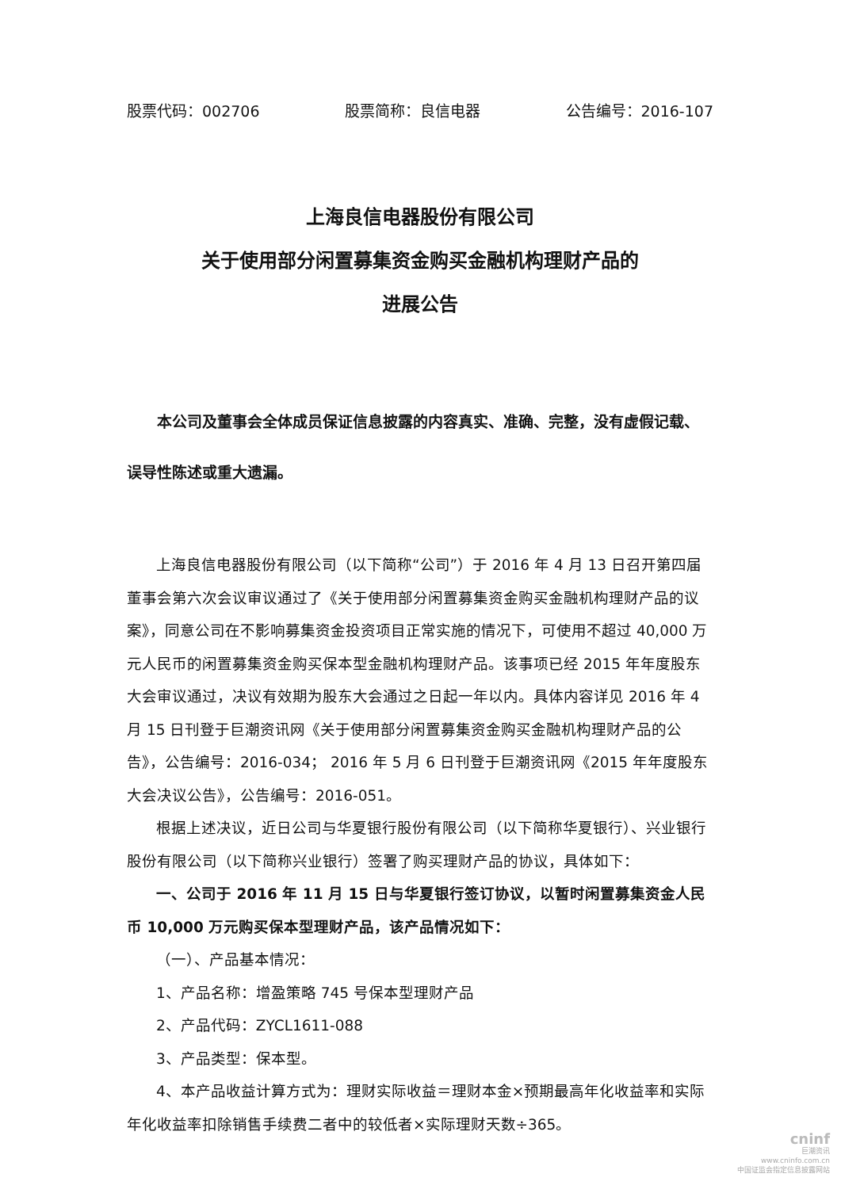股票代码：002706 股票简称：良信电器 公告编号：2016-107
上海良信电器股份有限公司
关于使用部分闲置募集资金购买金融机构理财产品的
进展公告
本公司及董事会全体成员保证信息披露的内容真实、准确、完整，没有虚假记载、误导性陈述或重大遗漏。
上海良信电器股份有限公司（以下简称“公司”）于 2016 年 4 月 13 日召开第四届董事会第六次会议审议通过了《关于使用部分闲置募集资金购买金融机构理财产品的议案》，同意公司在不影响募集资金投资项目正常实施的情况下，可使用不超过 40,000 万元人民币的闲置募集资金购买保本型金融机构理财产品。该事项已经 2015 年年度股东大会审议通过，决议有效期为股东大会通过之日起一年以内。具体内容详见 2016 年 4 月 15 日刊登于巨潮资讯网《关于使用部分闲置募集资金购买金融机构理财产品的公告》，公告编号：2016-034； 2016 年 5 月 6 日刊登于巨潮资讯网《2015 年年度股东大会决议公告》，公告编号：2016-051。
根据上述决议，近日公司与华夏银行股份有限公司（以下简称华夏银行）、兴业银行股份有限公司（以下简称兴业银行）签署了购买理财产品的协议，具体如下：
一、公司于 2016 年 11 月 15 日与华夏银行签订协议，以暂时闲置募集资金人民币 10,000 万元购买保本型理财产品，该产品情况如下：
（一）、产品基本情况：
1、产品名称：增盈策略 745 号保本型理财产品
2、产品代码：ZYCL1611-088
3、产品类型：保本型。
4、本产品收益计算方式为：理财实际收益＝理财本金×预期最高年化收益率和实际年化收益率扣除销售手续费二者中的较低者×实际理财天数÷365。
cninf
巨潮资讯
www.cninfo.com.cn
中国证监会指定信息披露网站